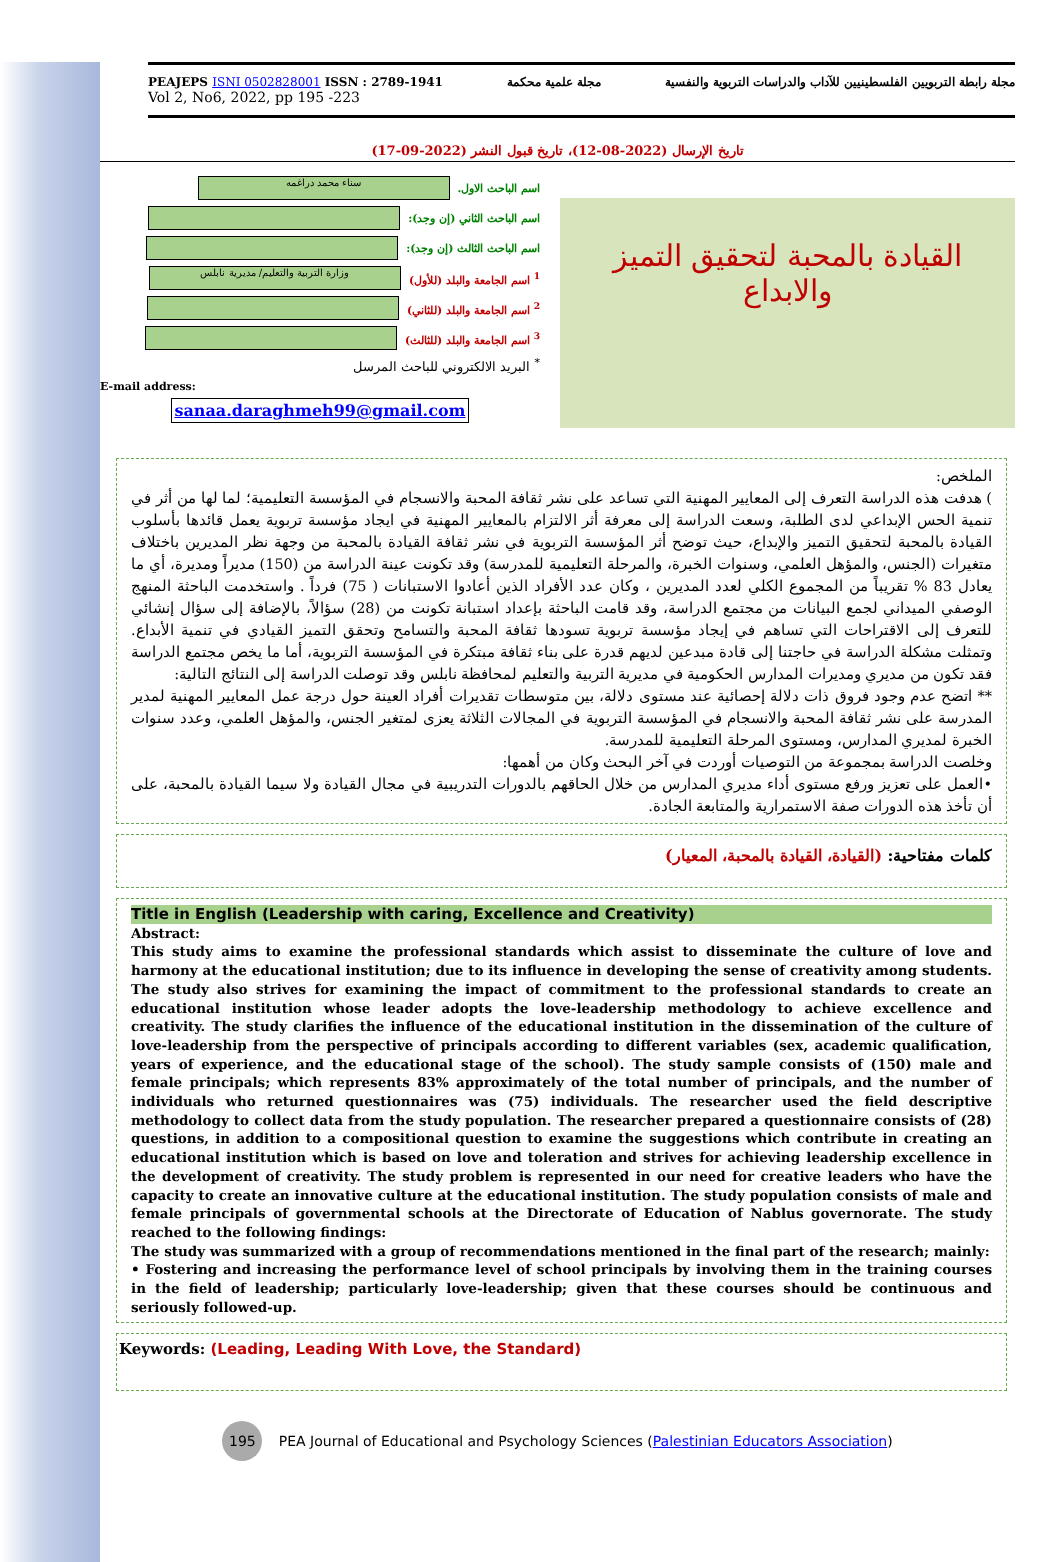PEAJEPS ISNI 0502828001 ISSN : 2789-1941
Vol 2, No6, 2022, pp 195 -223
مجلة علمية محكمة مجلة رابطة التربويين الفلسطينيين للآداب والدراسات التربوية والنفسية
تاريخ الإرسال (2022-08-12)، تاريخ قبول النشر (2022-09-17)
اسم الباحث الاول.
سناء محمد دراغمه
اسم الباحث الثاني (إن وجد):
اسم الباحث الثالث (إن وجد):
<sup>1</sup> اسم الجامعة والبلد (للأول)
وزارة التربية والتعليم/ مديرية نابلس
<sup>2</sup> اسم الجامعة والبلد (للثاني)
<sup>3</sup> اسم الجامعة والبلد (للثالث)
<sup>*</sup> البريد الالكتروني للباحث المرسل
E-mail address:
sanaa.daraghmeh99@gmail.com
القيادة بالمحبة لتحقيق التميز
والابداع
الملخص:
) هدفت هذه الدراسة التعرف إلى المعايير المهنية التي تساعد على نشر ثقافة المحبة والانسجام في المؤسسة التعليمية؛ لما لها من أثر في تنمية الحس الإبداعي لدى الطلبة، وسعت الدراسة إلى معرفة أثر الالتزام بالمعايير المهنية في ايجاد مؤسسة تربوية يعمل قائدها بأسلوب القيادة بالمحبة لتحقيق التميز والإبداع، حيث توضح أثر المؤسسة التربوية في نشر ثقافة القيادة بالمحبة من وجهة نظر المديرين باختلاف متغيرات (الجنس، والمؤهل العلمي، وسنوات الخبرة، والمرحلة التعليمية للمدرسة) وقد تكونت عينة الدراسة من (150) مديراً ومديرة، أي ما يعادل 83 % تقريباً من المجموع الكلي لعدد المديرين ، وكان عدد الأفراد الذين أعادوا الاستبانات ( 75) فرداً . واستخدمت الباحثة المنهج الوصفي الميداني لجمع البيانات من مجتمع الدراسة، وقد قامت الباحثة بإعداد استبانة تكونت من (28) سؤالاً، بالإضافة إلى سؤال إنشائي للتعرف إلى الاقتراحات التي تساهم في إيجاد مؤسسة تربوية تسودها ثقافة المحبة والتسامح وتحقق التميز القيادي في تنمية الأبداع. وتمثلت مشكلة الدراسة في حاجتنا إلى قادة مبدعين لديهم قدرة على بناء ثقافة مبتكرة في المؤسسة التربوية، أما ما يخص مجتمع الدراسة فقد تكون من مديري ومديرات المدارس الحكومية في مديرية التربية والتعليم لمحافظة نابلس وقد توصلت الدراسة إلى النتائج التالية:
** اتضح عدم وجود فروق ذات دلالة إحصائية عند مستوى دلالة، بين متوسطات تقديرات أفراد العينة حول درجة عمل المعايير المهنية لمدير المدرسة على نشر ثقافة المحبة والانسجام في المؤسسة التربوية في المجالات الثلاثة يعزى لمتغير الجنس، والمؤهل العلمي، وعدد سنوات الخبرة لمديري المدارس، ومستوى المرحلة التعليمية للمدرسة.
وخلصت الدراسة بمجموعة من التوصيات أوردت في آخر البحث وكان من أهمها:
•العمل على تعزيز ورفع مستوى أداء مديري المدارس من خلال الحاقهم بالدورات التدريبية في مجال القيادة ولا سيما القيادة بالمحبة، على أن تأخذ هذه الدورات صفة الاستمرارية والمتابعة الجادة.
كلمات مفتاحية: (القيادة، القيادة بالمحبة، المعيار)
Title in English (Leadership with caring, Excellence and Creativity)
Abstract:
This study aims to examine the professional standards which assist to disseminate the culture of love and harmony at the educational institution; due to its influence in developing the sense of creativity among students. The study also strives for examining the impact of commitment to the professional standards to create an educational institution whose leader adopts the love-leadership methodology to achieve excellence and creativity. The study clarifies the influence of the educational institution in the dissemination of the culture of love-leadership from the perspective of principals according to different variables (sex, academic qualification, years of experience, and the educational stage of the school). The study sample consists of (150) male and female principals; which represents 83% approximately of the total number of principals, and the number of individuals who returned questionnaires was (75) individuals. The researcher used the field descriptive methodology to collect data from the study population. The researcher prepared a questionnaire consists of (28) questions, in addition to a compositional question to examine the suggestions which contribute in creating an educational institution which is based on love and toleration and strives for achieving leadership excellence in the development of creativity. The study problem is represented in our need for creative leaders who have the capacity to create an innovative culture at the educational institution. The study population consists of male and female principals of governmental schools at the Directorate of Education of Nablus governorate. The study reached to the following findings:
The study was summarized with a group of recommendations mentioned in the final part of the research; mainly:
• Fostering and increasing the performance level of school principals by involving them in the training courses in the field of leadership; particularly love-leadership; given that these courses should be continuous and seriously followed-up.
Keywords: (Leading, Leading With Love, the Standard)
195 PEA Journal of Educational and Psychology Sciences (Palestinian Educators Association)